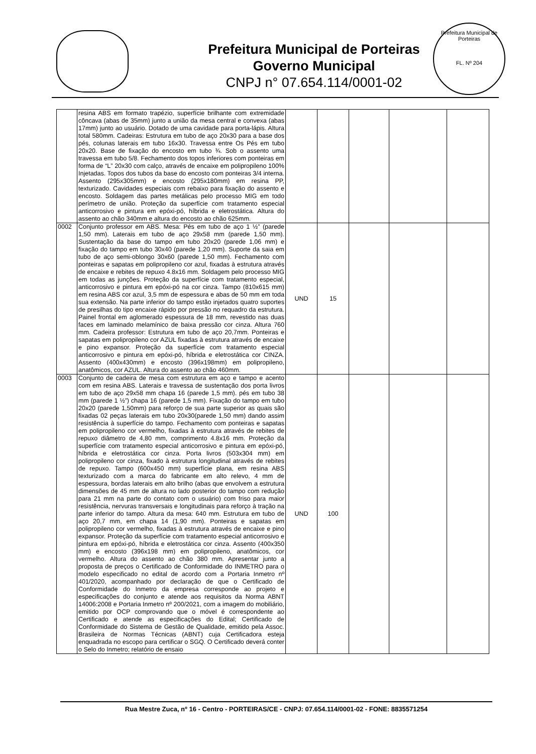Prefeitura Municipal de Porteiras
Governo Municipal
CNPJ n° 07.654.114/0001-02
Prefeitura Municipal de Porteiras
FL. Nº 204
| | resina ABS em formato trapézio, superfície brilhante com extremidade côncava (abas de 35mm) junto a união da mesa central e convexa (abas 17mm) junto ao usuário. Dotado de uma cavidade para porta-lápis. Altura total 580mm. Cadeiras: Estrutura em tubo de aço 20x30 para a base dos pés, colunas laterais em tubo 16x30. Travessa entre Os Pés em tubo 20x20. Base de fixação do encosto em tubo ¾. Sob o assento uma travessa em tubo 5/8. Fechamento dos topos inferiores com ponteiras em forma de “L” 20x30 com calço, através de encaixe em polipropileno 100% Injetadas. Topos dos tubos da base do encosto com ponteiras 3/4 interna. Assento (295x305mm) e encosto (295x180mm) em resina PP, texturizado. Cavidades especiais com rebaixo para fixação do assento e encosto. Soldagem das partes metálicas pelo processo MIG em todo perímetro de união. Proteção da superfície com tratamento especial anticorrosivo e pintura em epóxi-pó, híbrida e eletrostática. Altura do assento ao chão 340mm e altura do encosto ao chão 625mm. | | | | | |
| 0002 | Conjunto professor em ABS. Mesa: Pés em tubo de aço 1 ½” (parede 1,50 mm). Laterais em tubo de aço 29x58 mm (parede 1,50 mm). Sustentação da base do tampo em tubo 20x20 (parede 1,06 mm) e fixação do tampo em tubo 30x40 (parede 1,20 mm). Suporte da saia em tubo de aço semi-oblongo 30x60 (parede 1,50 mm). Fechamento com ponteiras e sapatas em polipropileno cor azul, fixadas à estrutura através de encaixe e rebites de repuxo 4.8x16 mm. Soldagem pelo processo MIG em todas as junções. Proteção da superfície com tratamento especial, anticorrosivo e pintura em epóxi-pó na cor cinza. Tampo (810x615 mm) em resina ABS cor azul, 3,5 mm de espessura e abas de 50 mm em toda sua extensão. Na parte inferior do tampo estão injetados quatro suportes de presilhas do tipo encaixe rápido por pressão no requadro da estrutura. Painel frontal em aglomerado espessura de 18 mm, revestido nas duas faces em laminado melamínico de baixa pressão cor cinza. Altura 760 mm. Cadeira professor: Estrutura em tubo de aço 20,7mm. Ponteiras e sapatas em polipropileno cor AZUL fixadas à estrutura através de encaixe e pino expansor. Proteção da superfície com tratamento especial anticorrosivo e pintura em epóxi-pó, híbrida e eletrostática cor CINZA. Assento (400x430mm) e encosto (396x198mm) em polipropileno, anatômicos, cor AZUL. Altura do assento ao chão 460mm. | UND | 15 | | | |
| 0003 | Conjunto de cadeira de mesa com estrutura em aço e tampo e acento com em resina ABS. Laterais e travessa de sustentação dos porta livros em tubo de aço 29x58 mm chapa 16 (parede 1,5 mm). pés em tubo 38 mm (parede 1 ½”) chapa 16 (parede 1,5 mm). Fixação do tampo em tubo 20x20 (parede 1,50mm) para reforço de sua parte superior as quais são fixadas 02 peças laterais em tubo 20x30(parede 1,50 mm) dando assim resistência à superfície do tampo. Fechamento com ponteiras e sapatas em polipropileno cor vermelho, fixadas à estrutura através de rebites de repuxo diâmetro de 4,80 mm, comprimento 4.8x16 mm. Proteção da superfície com tratamento especial anticorrosivo e pintura em epóxi-pó, híbrida e eletrostática cor cinza. Porta livros (503x304 mm) em polipropileno cor cinza, fixado à estrutura longitudinal através de rebites de repuxo. Tampo (600x450 mm) superfície plana, em resina ABS texturizado com a marca do fabricante em alto relevo, 4 mm de espessura, bordas laterais em alto brilho (abas que envolvem a estrutura dimensões de 45 mm de altura no lado posterior do tampo com redução para 21 mm na parte do contato com o usuário) com friso para maior resistência, nervuras transversais e longitudinais para reforço à tração na parte inferior do tampo. Altura da mesa: 640 mm. Estrutura em tubo de aço 20,7 mm, em chapa 14 (1,90 mm). Ponteiras e sapatas em polipropileno cor vermelho, fixadas à estrutura através de encaixe e pino expansor. Proteção da superfície com tratamento especial anticorrosivo e pintura em epóxi-pó, híbrida e eletrostática cor cinza. Assento (400x350 mm) e encosto (396x198 mm) em polipropileno, anatômicos, cor vermelho. Altura do assento ao chão 380 mm. Apresentar junto a proposta de preços o Certificado de Conformidade do INMETRO para o modelo especificado no edital de acordo com a Portaria Inmetro nº 401/2020, acompanhado por declaração de que o Certificado de Conformidade do Inmetro da empresa corresponde ao projeto e especificações do conjunto e atende aos requisitos da Norma ABNT 14006:2008 e Portaria Inmetro nº 200/2021, com a imagem do mobiliário, emitido por OCP comprovando que o móvel é correspondente ao Certificado e atende as especificações do Edital; Certificado de Conformidade do Sistema de Gestão de Qualidade, emitido pela Assoc. Brasileira de Normas Técnicas (ABNT) cuja Certificadora esteja enquadrada no escopo para certificar o SGQ. O Certificado deverá conter o Selo do Inmetro; relatório de ensaio | UND | 100 | | | |
Rua Mestre Zuca, nº 16 - Centro - PORTEIRAS/CE - CNPJ: 07.654.114/0001-02 - FONE: 8835571254